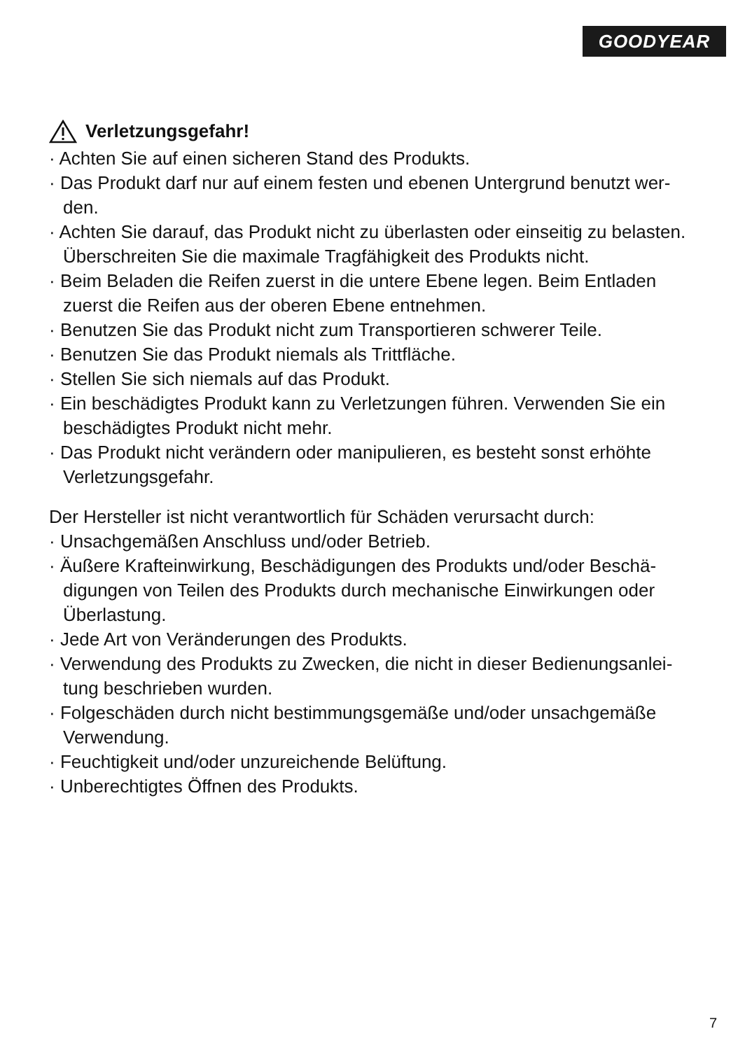GOODYEAR
Verletzungsgefahr!
· Achten Sie auf einen sicheren Stand des Produkts.
· Das Produkt darf nur auf einem festen und ebenen Untergrund benutzt wer-den.
· Achten Sie darauf, das Produkt nicht zu überlasten oder einseitig zu belasten. Überschreiten Sie die maximale Tragfähigkeit des Produkts nicht.
· Beim Beladen die Reifen zuerst in die untere Ebene legen. Beim Entladen zuerst die Reifen aus der oberen Ebene entnehmen.
· Benutzen Sie das Produkt nicht zum Transportieren schwerer Teile.
· Benutzen Sie das Produkt niemals als Trittfläche.
· Stellen Sie sich niemals auf das Produkt.
· Ein beschädigtes Produkt kann zu Verletzungen führen. Verwenden Sie ein beschädigtes Produkt nicht mehr.
· Das Produkt nicht verändern oder manipulieren, es besteht sonst erhöhte Verletzungsgefahr.
Der Hersteller ist nicht verantwortlich für Schäden verursacht durch:
· Unsachgemäßen Anschluss und/oder Betrieb.
· Äußere Krafteinwirkung, Beschädigungen des Produkts und/oder Beschä-digungen von Teilen des Produkts durch mechanische Einwirkungen oder Überlastung.
· Jede Art von Veränderungen des Produkts.
· Verwendung des Produkts zu Zwecken, die nicht in dieser Bedienungsanlei-tung beschrieben wurden.
· Folgeschäden durch nicht bestimmungsgemäße und/oder unsachgemäße Verwendung.
· Feuchtigkeit und/oder unzureichende Belüftung.
· Unberechtigtes Öffnen des Produkts.
7